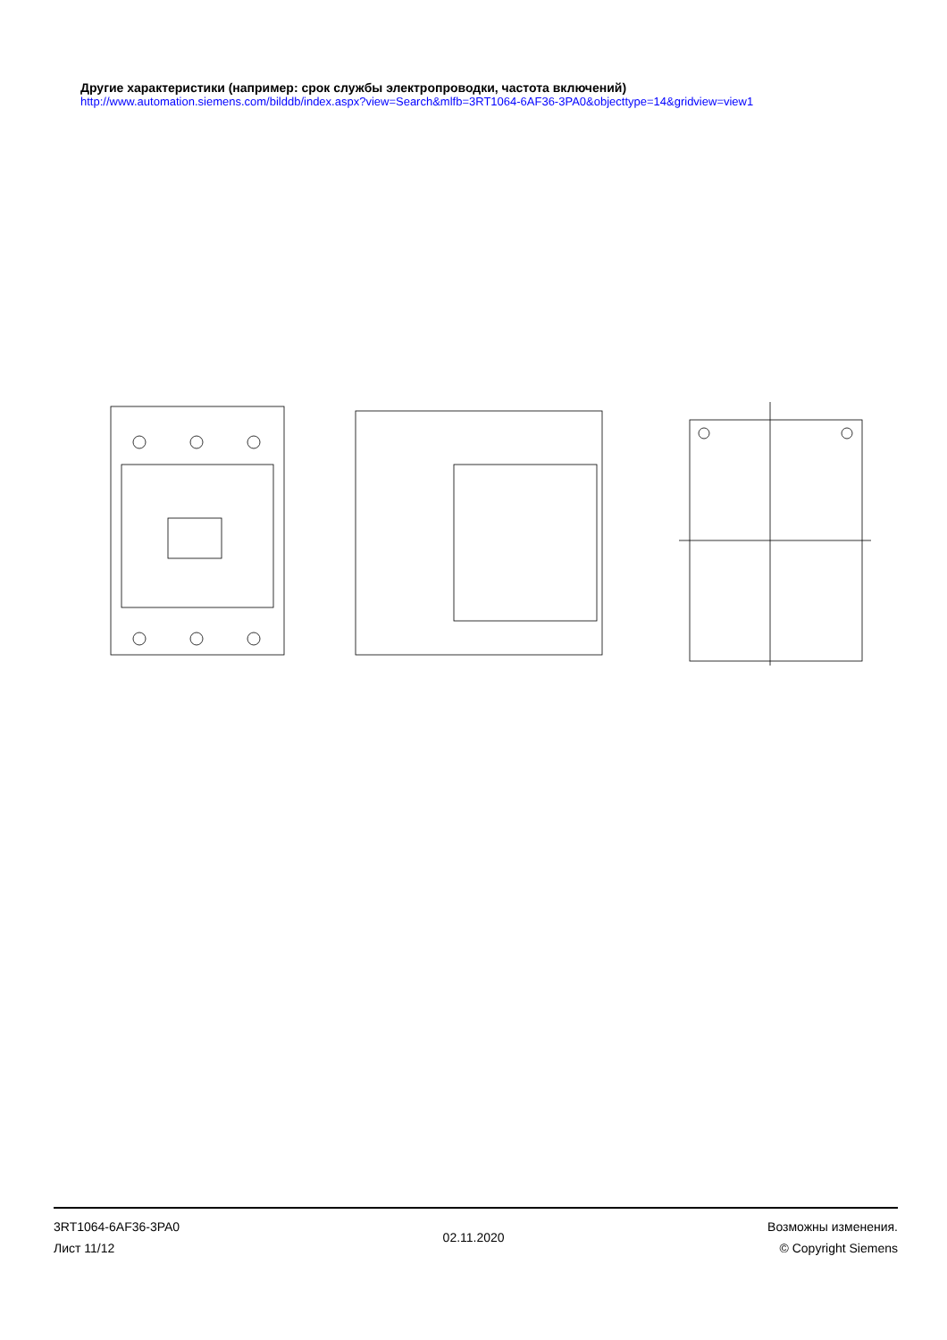Другие характеристики (например: срок службы электропроводки, частота включений)
http://www.automation.siemens.com/bilddb/index.aspx?view=Search&mlfb=3RT1064-6AF36-3PA0&objecttype=14&gridview=view1
3RT1064-6AF36-3PA0
Лист 11/12
02.11.2020
Возможны изменения.
© Copyright Siemens